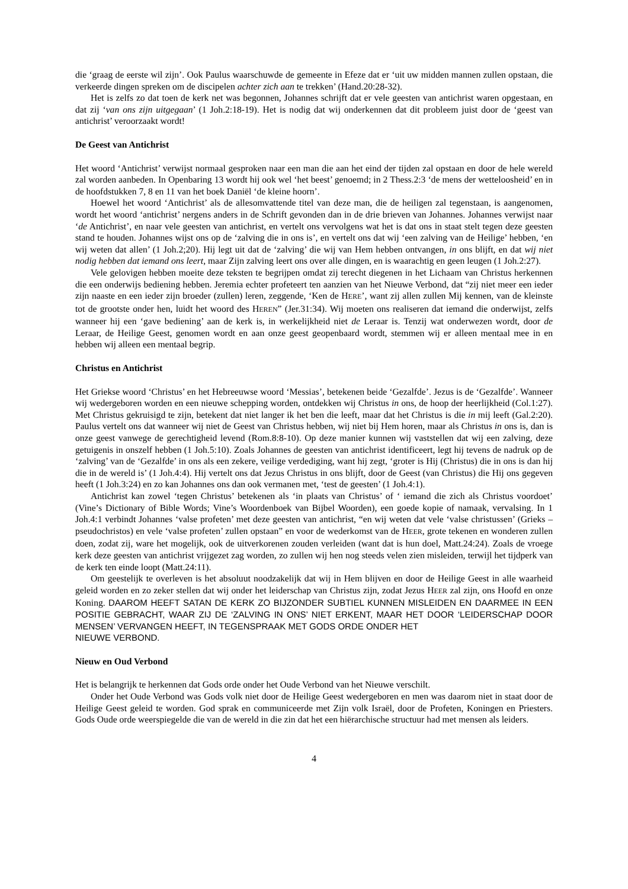die ‘graag de eerste wil zijn’. Ook Paulus waarschuwde de gemeente in Efeze dat er ‘uit uw midden mannen zullen opstaan, die verkeerde dingen spreken om de discipelen achter zich aan te trekken’ (Hand.20:28-32).
Het is zelfs zo dat toen de kerk net was begonnen, Johannes schrijft dat er vele geesten van antichrist waren opgestaan, en dat zij ‘van ons zijn uitgegaan’ (1 Joh.2:18-19). Het is nodig dat wij onderkennen dat dit probleem juist door de ‘geest van antichrist’ veroorzaakt wordt!
De Geest van Antichrist
Het woord ‘Antichrist’ verwijst normaal gesproken naar een man die aan het eind der tijden zal opstaan en door de hele wereld zal worden aanbeden. In Openbaring 13 wordt hij ook wel ‘het beest’ genoemd; in 2 Thess.2:3 ‘de mens der wetteloosheid’ en in de hoofdstukken 7, 8 en 11 van het boek Daniël ‘de kleine hoorn’.
Hoewel het woord ‘Antichrist’ als de allesomvattende titel van deze man, die de heiligen zal tegenstaan, is aangenomen, wordt het woord ‘antichrist’ nergens anders in de Schrift gevonden dan in de drie brieven van Johannes. Johannes verwijst naar ‘de Antichrist’, en naar vele geesten van antichrist, en vertelt ons vervolgens wat het is dat ons in staat stelt tegen deze geesten stand te houden. Johannes wijst ons op de ‘zalving die in ons is’, en vertelt ons dat wij ‘een zalving van de Heilige’ hebben, ‘en wij weten dat allen’ (1 Joh.2;20). Hij legt uit dat de ‘zalving’ die wij van Hem hebben ontvangen, in ons blijft, en dat wij niet nodig hebben dat iemand ons leert, maar Zijn zalving leert ons over alle dingen, en is waarachtig en geen leugen (1 Joh.2:27).
Vele gelovigen hebben moeite deze teksten te begrijpen omdat zij terecht diegenen in het Lichaam van Christus herkennen die een onderwijs bediening hebben. Jeremia echter profeteert ten aanzien van het Nieuwe Verbond, dat “zij niet meer een ieder zijn naaste en een ieder zijn broeder (zullen) leren, zeggende, ‘Ken de HERE’, want zij allen zullen Mij kennen, van de kleinste tot de grootste onder hen, luidt het woord des HEREN” (Jer.31:34). Wij moeten ons realiseren dat iemand die onderwijst, zelfs wanneer hij een ‘gave bediening’ aan de kerk is, in werkelijkheid niet de Leraar is. Tenzij wat onderwezen wordt, door de Leraar, de Heilige Geest, genomen wordt en aan onze geest geopenbaard wordt, stemmen wij er alleen mentaal mee in en hebben wij alleen een mentaal begrip.
Christus en Antichrist
Het Griekse woord ‘Christus’ en het Hebreeuwse woord ‘Messias’, betekenen beide ‘Gezalfde’. Jezus is de ‘Gezalfde’. Wanneer wij wedergeboren worden en een nieuwe schepping worden, ontdekken wij Christus in ons, de hoop der heerlijkheid (Col.1:27). Met Christus gekruisigd te zijn, betekent dat niet langer ik het ben die leeft, maar dat het Christus is die in mij leeft (Gal.2:20). Paulus vertelt ons dat wanneer wij niet de Geest van Christus hebben, wij niet bij Hem horen, maar als Christus in ons is, dan is onze geest vanwege de gerechtigheid levend (Rom.8:8-10). Op deze manier kunnen wij vaststellen dat wij een zalving, deze getuigenis in onszelf hebben (1 Joh.5:10). Zoals Johannes de geesten van antichrist identificeert, legt hij tevens de nadruk op de ‘zalving’ van de ‘Gezalfde’ in ons als een zekere, veilige verdediging, want hij zegt, ‘groter is Hij (Christus) die in ons is dan hij die in de wereld is’ (1 Joh.4:4). Hij vertelt ons dat Jezus Christus in ons blijft, door de Geest (van Christus) die Hij ons gegeven heeft (1 Joh.3:24) en zo kan Johannes ons dan ook vermanen met, ‘test de geesten’ (1 Joh.4:1).
Antichrist kan zowel ‘tegen Christus’ betekenen als ‘in plaats van Christus’ of ‘ iemand die zich als Christus voordoet’ (Vine’s Dictionary of Bible Words; Vine’s Woordenboek van Bijbel Woorden), een goede kopie of namaak, vervalsing. In 1 Joh.4:1 verbindt Johannes ‘valse profeten’ met deze geesten van antichrist, “en wij weten dat vele ‘valse christussen’ (Grieks – pseudochristos) en vele ‘valse profeten’ zullen opstaan” en voor de wederkomst van de HEER, grote tekenen en wonderen zullen doen, zodat zij, ware het mogelijk, ook de uitverkorenen zouden verleiden (want dat is hun doel, Matt.24:24). Zoals de vroege kerk deze geesten van antichrist vrijgezet zag worden, zo zullen wij hen nog steeds velen zien misleiden, terwijl het tijdperk van de kerk ten einde loopt (Matt.24:11).
Om geestelijk te overleven is het absoluut noodzakelijk dat wij in Hem blijven en door de Heilige Geest in alle waarheid geleid worden en zo zeker stellen dat wij onder het leiderschap van Christus zijn, zodat Jezus HEER zal zijn, ons Hoofd en onze Koning. DAAROM HEEFT SATAN DE KERK ZO BIJZONDER SUBTIEL KUNNEN MISLEIDEN EN DAARMEE IN EEN POSITIE GEBRACHT, WAAR ZIJ DE ‘ZALVING IN ONS’ NIET ERKENT, MAAR HET DOOR ‘LEIDERSCHAP DOOR MENSEN’ VERVANGEN HEEFT, IN TEGENSPRAAK MET GODS ORDE ONDER HET
NIEUWE VERBOND.
Nieuw en Oud Verbond
Het is belangrijk te herkennen dat Gods orde onder het Oude Verbond van het Nieuwe verschilt.
Onder het Oude Verbond was Gods volk niet door de Heilige Geest wedergeboren en men was daarom niet in staat door de Heilige Geest geleid te worden. God sprak en communiceerde met Zijn volk Israël, door de Profeten, Koningen en Priesters. Gods Oude orde weerspiegelde die van de wereld in die zin dat het een hiërarchische structuur had met mensen als leiders.
4